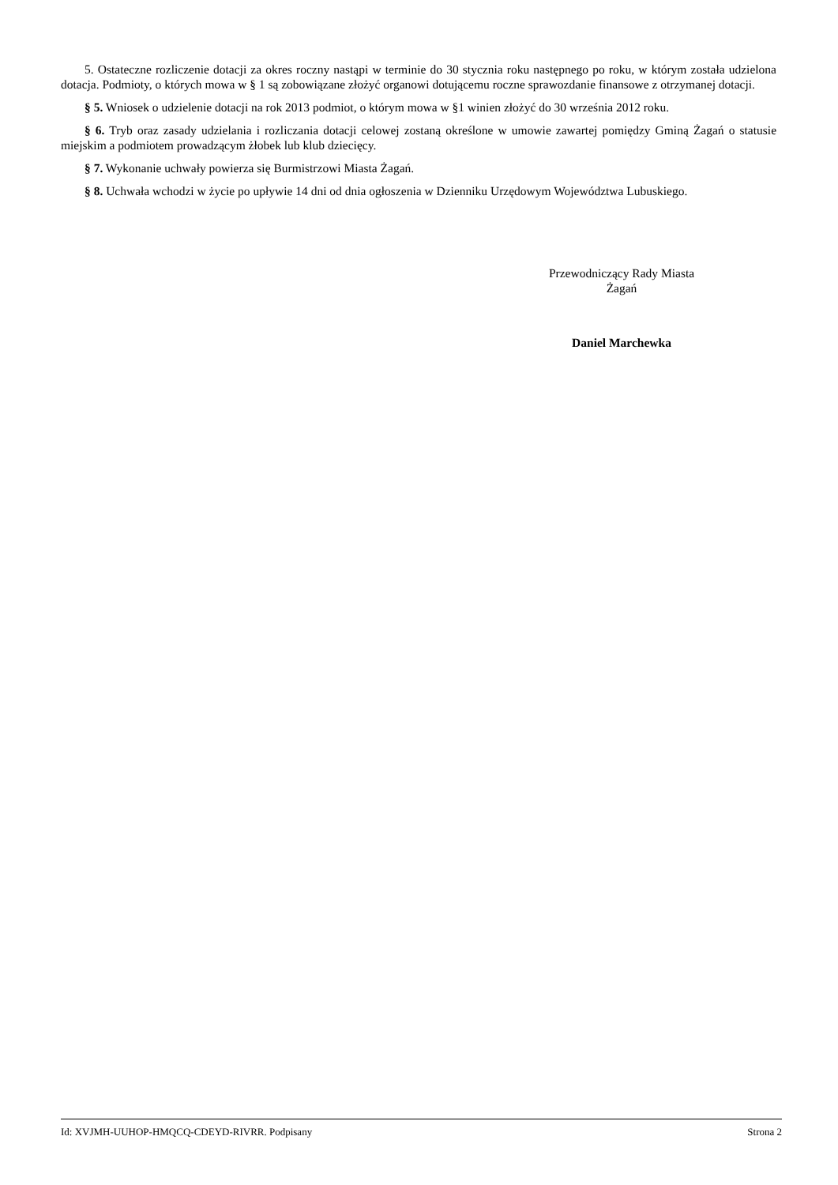5. Ostateczne rozliczenie dotacji za okres roczny nastąpi w terminie do 30 stycznia roku następnego po roku, w którym została udzielona dotacja. Podmioty, o których mowa w § 1 są zobowiązane złożyć organowi dotującemu roczne sprawozdanie finansowe z otrzymanej dotacji.
§ 5. Wniosek o udzielenie dotacji na rok 2013 podmiot, o którym mowa w §1 winien złożyć do 30 września 2012 roku.
§ 6. Tryb oraz zasady udzielania i rozliczania dotacji celowej zostaną określone w umowie zawartej pomiędzy Gminą Żagań o statusie miejskim a podmiotem prowadzącym żłobek lub klub dziecięcy.
§ 7. Wykonanie uchwały powierza się Burmistrzowi Miasta Żagań.
§ 8. Uchwała wchodzi w życie po upływie 14 dni od dnia ogłoszenia w Dzienniku Urzędowym Województwa Lubuskiego.
Przewodniczący Rady Miasta
Żagań
Daniel Marchewka
Id: XVJMH-UUHOP-HMQCQ-CDEYD-RIVRR. Podpisany Strona 2